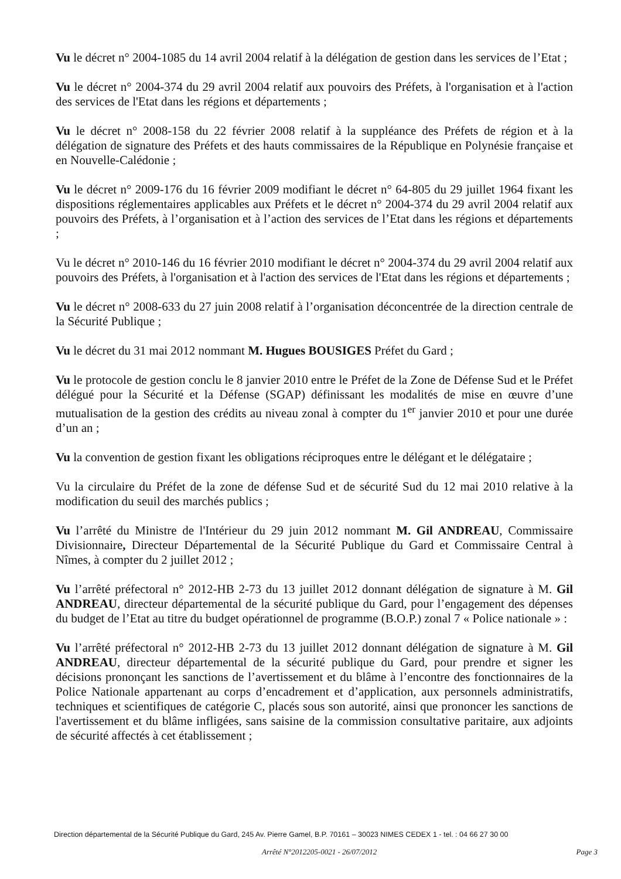Vu le décret n° 2004-1085 du 14 avril 2004 relatif à la délégation de gestion dans les services de l’Etat ;
Vu le décret n° 2004-374 du 29 avril 2004 relatif aux pouvoirs des Préfets, à l'organisation et à l'action des services de l'Etat dans les régions et départements ;
Vu le décret n° 2008-158 du 22 février 2008 relatif à la suppléance des Préfets de région et à la délégation de signature des Préfets et des hauts commissaires de la République en Polynésie française et en Nouvelle-Calédonie ;
Vu le décret n° 2009-176 du 16 février 2009 modifiant le décret n° 64-805 du 29 juillet 1964 fixant les dispositions réglementaires applicables aux Préfets et le décret n° 2004-374 du 29 avril 2004 relatif aux pouvoirs des Préfets, à l’organisation et à l’action des services de l’Etat dans les régions et départements ;
Vu le décret n° 2010-146 du 16 février 2010 modifiant le décret n° 2004-374 du 29 avril 2004 relatif aux pouvoirs des Préfets, à l'organisation et à l'action des services de l'Etat dans les régions et départements ;
Vu le décret n° 2008-633 du 27 juin 2008 relatif à l’organisation déconcentrée de la direction centrale de la Sécurité Publique ;
Vu le décret du 31 mai 2012 nommant M. Hugues BOUSIGES Préfet du Gard ;
Vu le protocole de gestion conclu le 8 janvier 2010 entre le Préfet de la Zone de Défense Sud et le Préfet délégué pour la Sécurité et la Défense (SGAP) définissant les modalités de mise en œuvre d’une mutualisation de la gestion des crédits au niveau zonal à compter du 1<sup>er</sup> janvier 2010 et pour une durée d’un an ;
Vu la convention de gestion fixant les obligations réciproques entre le délégant et le délégataire ;
Vu la circulaire du Préfet de la zone de défense Sud et de sécurité Sud du 12 mai 2010 relative à la modification du seuil des marchés publics ;
Vu l’arrêté du Ministre de l'Intérieur du 29 juin 2012 nommant M. Gil ANDREAU, Commissaire Divisionnaire, Directeur Départemental de la Sécurité Publique du Gard et Commissaire Central à Nîmes, à compter du 2 juillet 2012 ;
Vu l’arrêté préfectoral n° 2012-HB 2-73 du 13 juillet 2012 donnant délégation de signature à M. Gil ANDREAU, directeur départemental de la sécurité publique du Gard, pour l’engagement des dépenses du budget de l’Etat au titre du budget opérationnel de programme (B.O.P.) zonal 7 « Police nationale » :
Vu l’arrêté préfectoral n° 2012-HB 2-73 du 13 juillet 2012 donnant délégation de signature à M. Gil ANDREAU, directeur départemental de la sécurité publique du Gard, pour prendre et signer les décisions prononçant les sanctions de l’avertissement et du blâme à l’encontre des fonctionnaires de la Police Nationale appartenant au corps d’encadrement et d’application, aux personnels administratifs, techniques et scientifiques de catégorie C, placés sous son autorité, ainsi que prononcer les sanctions de l'avertissement et du blâme infligées, sans saisine de la commission consultative paritaire, aux adjoints de sécurité affectés à cet établissement ;
Direction départemental de la Sécurité Publique du Gard, 245 Av. Pierre Gamel, B.P. 70161 – 30023 NIMES CEDEX 1 - tel. : 04 66 27 30 00
Arrêté N°2012205-0021 - 26/07/2012 Page 3